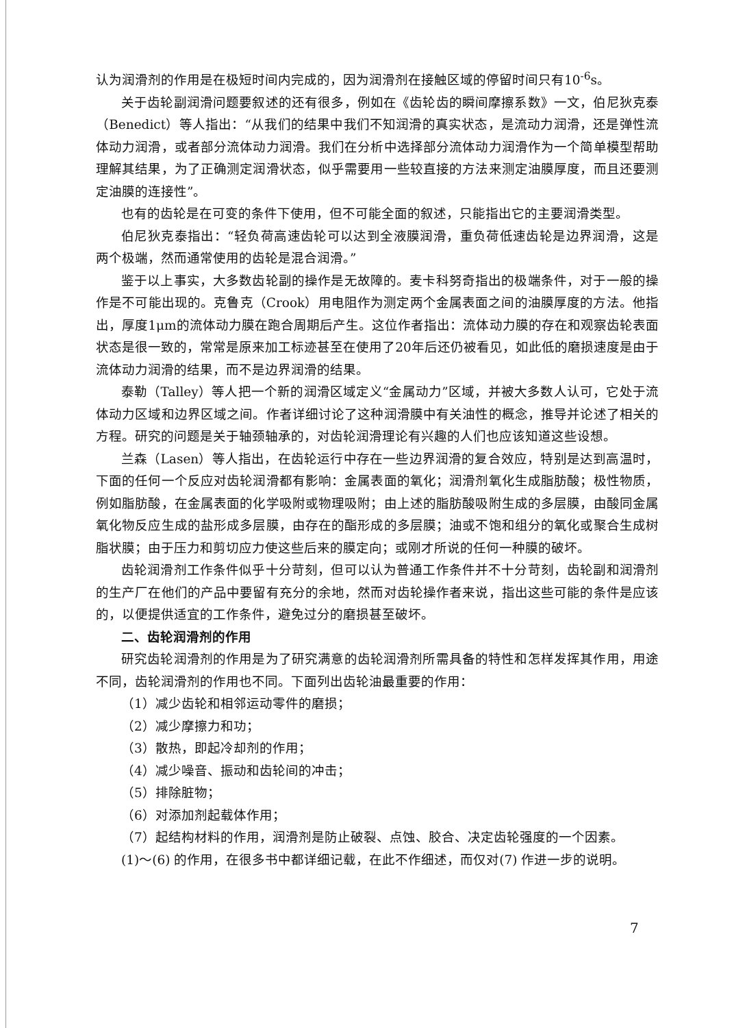认为润滑剂的作用是在极短时间内完成的，因为润滑剂在接触区域的停留时间只有10<sup>-6</sup>s。
关于齿轮副润滑问题要叙述的还有很多，例如在《齿轮齿的瞬间摩擦系数》一文，伯尼狄克泰（Benedict）等人指出：“从我们的结果中我们不知润滑的真实状态，是流动力润滑，还是弹性流体动力润滑，或者部分流体动力润滑。我们在分析中选择部分流体动力润滑作为一个简单模型帮助理解其结果，为了正确测定润滑状态，似乎需要用一些较直接的方法来测定油膜厚度，而且还要测定油膜的连接性”。
也有的齿轮是在可变的条件下使用，但不可能全面的叙述，只能指出它的主要润滑类型。
伯尼狄克泰指出：“轻负荷高速齿轮可以达到全液膜润滑，重负荷低速齿轮是边界润滑，这是两个极端，然而通常使用的齿轮是混合润滑。”
鉴于以上事实，大多数齿轮副的操作是无故障的。麦卡科努奇指出的极端条件，对于一般的操作是不可能出现的。克鲁克（Crook）用电阻作为测定两个金属表面之间的油膜厚度的方法。他指出，厚度1μm的流体动力膜在跑合周期后产生。这位作者指出：流体动力膜的存在和观察齿轮表面状态是很一致的，常常是原来加工标迹甚至在使用了20年后还仍被看见，如此低的磨损速度是由于流体动力润滑的结果，而不是边界润滑的结果。
泰勒（Talley）等人把一个新的润滑区域定义“金属动力”区域，并被大多数人认可，它处于流体动力区域和边界区域之间。作者详细讨论了这种润滑膜中有关油性的概念，推导并论述了相关的方程。研究的问题是关于轴颈轴承的，对齿轮润滑理论有兴趣的人们也应该知道这些设想。
兰森（Lasen）等人指出，在齿轮运行中存在一些边界润滑的复合效应，特别是达到高温时，下面的任何一个反应对齿轮润滑都有影响：金属表面的氧化；润滑剂氧化生成脂肪酸；极性物质，例如脂肪酸，在金属表面的化学吸附或物理吸附；由上述的脂肪酸吸附生成的多层膜，由酸同金属氧化物反应生成的盐形成多层膜，由存在的酯形成的多层膜；油或不饱和组分的氧化或聚合生成树脂状膜；由于压力和剪切应力使这些后来的膜定向；或刚才所说的任何一种膜的破坏。
齿轮润滑剂工作条件似乎十分苛刻，但可以认为普通工作条件并不十分苛刻，齿轮副和润滑剂的生产厂在他们的产品中要留有充分的余地，然而对齿轮操作者来说，指出这些可能的条件是应该的，以便提供适宜的工作条件，避免过分的磨损甚至破坏。
二、齿轮润滑剂的作用
研究齿轮润滑剂的作用是为了研究满意的齿轮润滑剂所需具备的特性和怎样发挥其作用，用途不同，齿轮润滑剂的作用也不同。下面列出齿轮油最重要的作用：
（1）减少齿轮和相邻运动零件的磨损；
（2）减少摩擦力和功；
（3）散热，即起冷却剂的作用；
（4）减少噪音、振动和齿轮间的冲击；
（5）排除脏物；
（6）对添加剂起载体作用；
（7）起结构材料的作用，润滑剂是防止破裂、点蚀、胶合、决定齿轮强度的一个因素。
(1)～(6) 的作用，在很多书中都详细记载，在此不作细述，而仅对(7) 作进一步的说明。
7